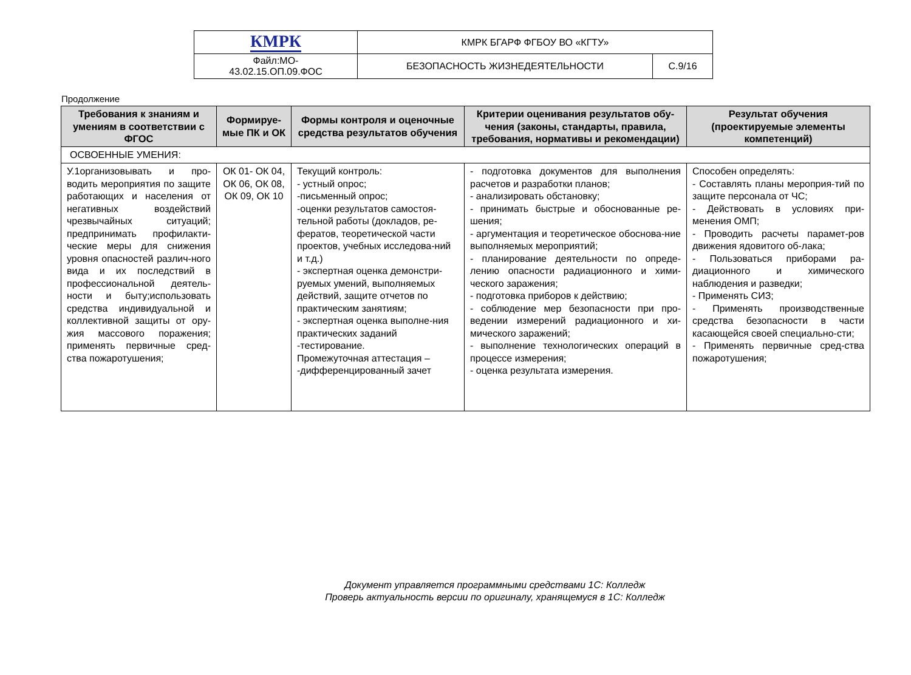| КМРК | КМРК БГАРФ ФГБОУ ВО «КГТУ» | |
| Файл:МО- 43.02.15.ОП.09.ФОС | БЕЗОПАСНОСТЬ ЖИЗНЕДЕЯТЕЛЬНОСТИ | С.9/16 |
Продолжение
| Требования к знаниям и умениям в соответствии с ФГОС | Формируе-мые ПК и ОК | Формы контроля и оценочные средства результатов обучения | Критерии оценивания результатов обу-чения (законы, стандарты, правила, требования, нормативы и рекомендации) | Результат обучения (проектируемые элементы компетенций) |
| --- | --- | --- | --- | --- |
| ОСВОЕННЫЕ УМЕНИЯ: | | | | |
| У.1организовывать и про-водить мероприятия по защите работающих и населения от негативных воздействий чрезвычайных ситуаций; предпринимать профилакти-ческие меры для снижения уровня опасностей различ-ного вида и их последствий в профессиональной деятель-ности и быту;использовать средства индивидуальной и коллективной защиты от ору-жия массового поражения; применять первичные сред-ства пожаротушения; | ОК 01- ОК 04, ОК 06, ОК 08, ОК 09, ОК 10 | Текущий контроль: - устный опрос; -письменный опрос; -оценки результатов самостоя-тельной работы (докладов, ре-фератов, теоретической части проектов, учебных исследова-ний и т.д.) - экспертная оценка демонстри-руемых умений, выполняемых действий, защите отчетов по практическим занятиям; - экспертная оценка выполне-ния практических заданий -тестирование. Промежуточная аттестация – -дифференцированный зачет | - подготовка документов для выполнения расчетов и разработки планов; - анализировать обстановку; - принимать быстрые и обоснованные ре-шения; - аргументация и теоретическое обоснова-ние выполняемых мероприятий; - планирование деятельности по опреде-лению опасности радиационного и хими-ческого заражения; - подготовка приборов к действию; - соблюдение мер безопасности при про-ведении измерений радиационного и хи-мического заражений; - выполнение технологических операций в процессе измерения; - оценка результата измерения. | Способен определять: - Составлять планы мероприя-тий по защите персонала от ЧС; - Действовать в условиях при-менения ОМП; - Проводить расчеты парамет-ров движения ядовитого об-лака; - Пользоваться приборами ра-диационного и химического наблюдения и разведки; - Применять СИЗ; - Применять производственные средства безопасности в части касающейся своей специально-сти; - Применять первичные сред-ства пожаротушения; |
Документ управляется программными средствами 1С: Колледж
Проверь актуальность версии по оригиналу, хранящемуся в 1С: Колледж